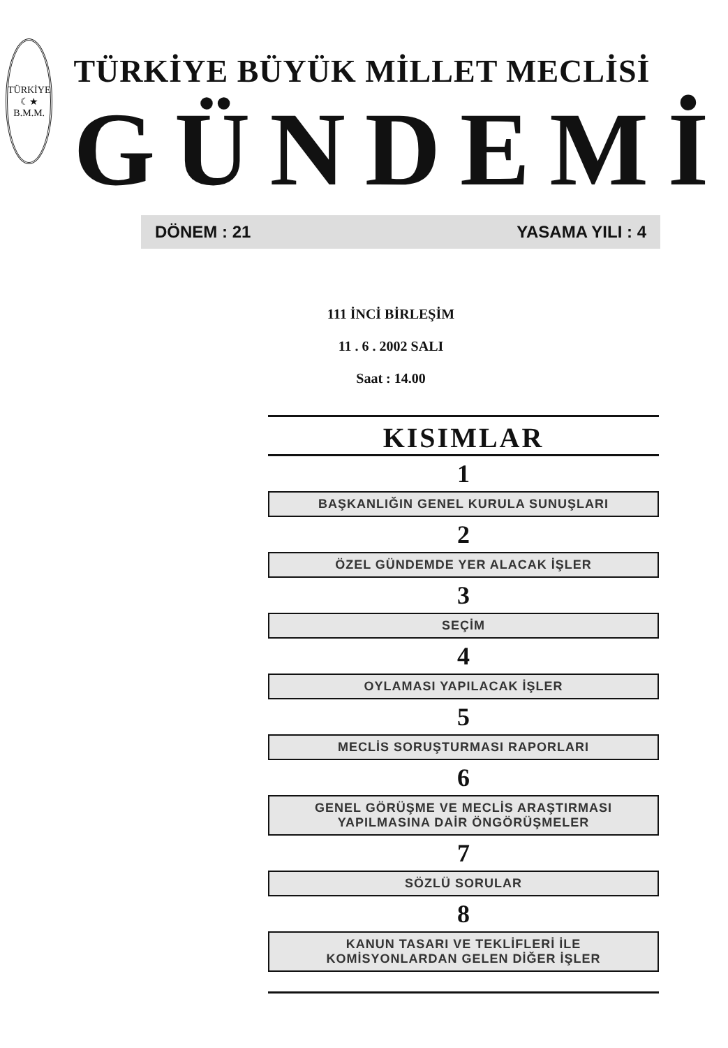TÜRKİYE
☾★
B.M.M.
TÜRKİYE BÜYÜK MİLLET MECLİSİ
GÜNDEMİ
DÖNEM : 21 YASAMA YILI : 4
111 İNCİ BİRLEŞİM
11 . 6 . 2002 SALI
Saat : 14.00
KISIMLAR
1
BAŞKANLIĞIN GENEL KURULA SUNUŞLARI
2
ÖZEL GÜNDEMDE YER ALACAK İŞLER
3
SEÇİM
4
OYLAMASI YAPILACAK İŞLER
5
MECLİS SORUŞTURMASI RAPORLARI
6
GENEL GÖRÜŞME VE MECLİS ARAŞTIRMASI
YAPILMASINA DAİR ÖNGÖRÜŞMELER
7
SÖZLÜ SORULAR
8
KANUN TASARI VE TEKLİFLERİ İLE
KOMİSYONLARDAN GELEN DİĞER İŞLER